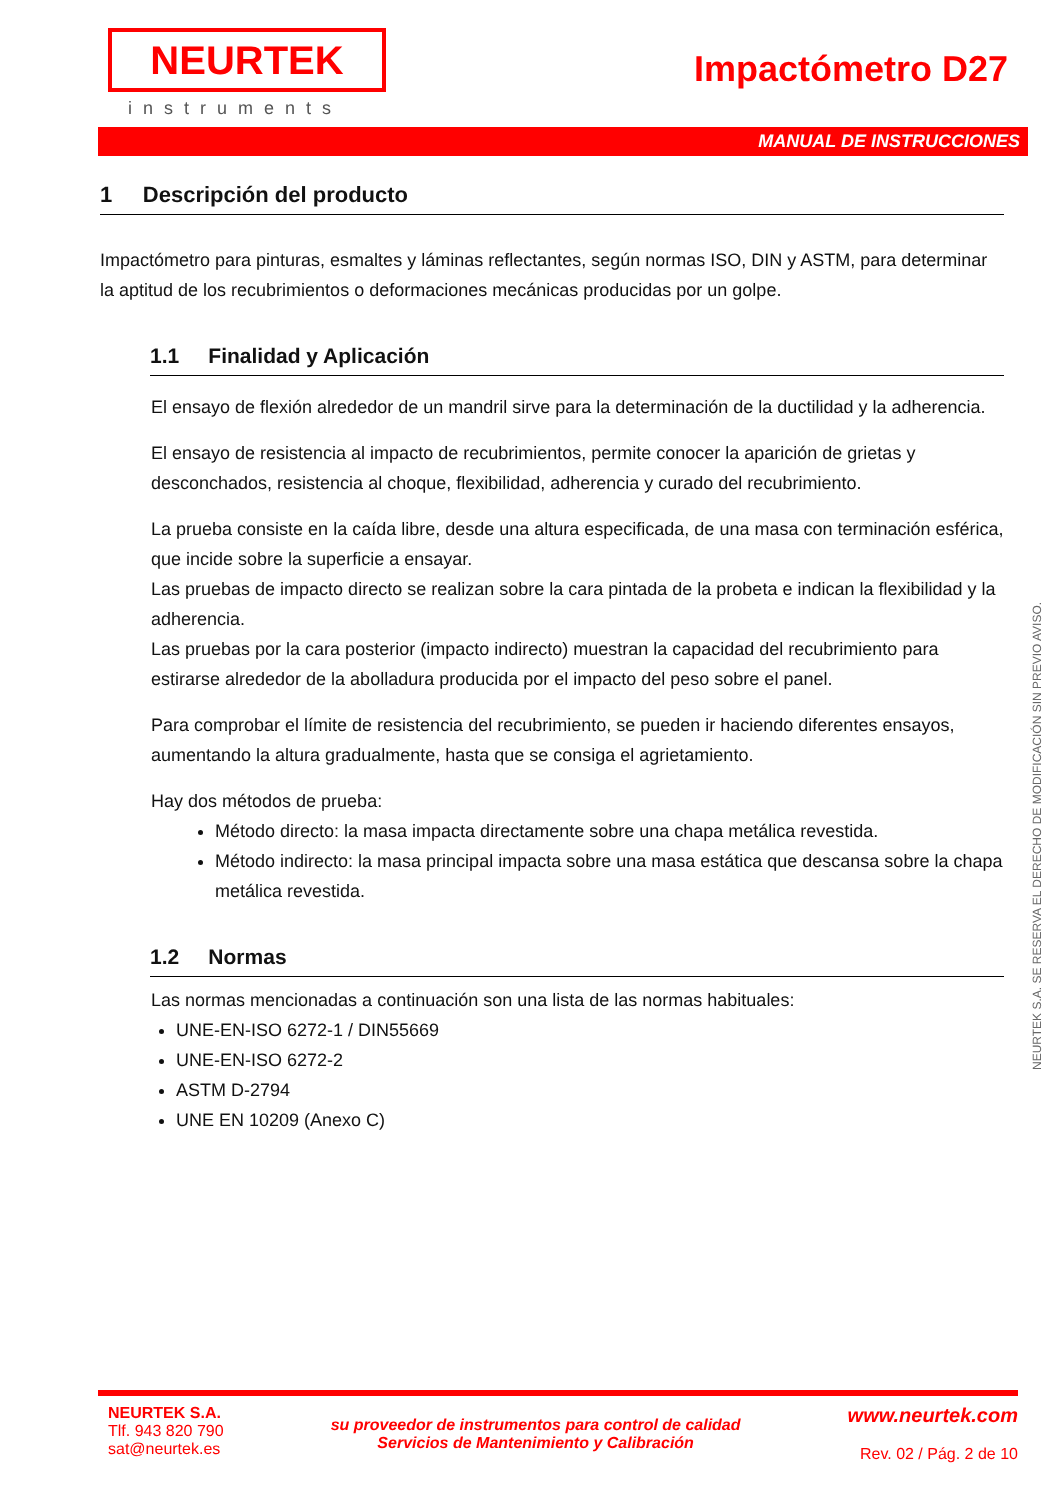NEURTEK
instruments
Impactómetro D27
MANUAL DE INSTRUCCIONES
1 Descripción del producto
Impactómetro para pinturas, esmaltes y láminas reflectantes, según normas ISO, DIN y ASTM, para determinar la aptitud de los recubrimientos o deformaciones mecánicas producidas por un golpe.
1.1 Finalidad y Aplicación
El ensayo de flexión alrededor de un mandril sirve para la determinación de la ductilidad y la adherencia.
El ensayo de resistencia al impacto de recubrimientos, permite conocer la aparición de grietas y desconchados, resistencia al choque, flexibilidad, adherencia y curado del recubrimiento.
La prueba consiste en la caída libre, desde una altura especificada, de una masa con terminación esférica, que incide sobre la superficie a ensayar.
Las pruebas de impacto directo se realizan sobre la cara pintada de la probeta e indican la flexibilidad y la adherencia.
Las pruebas por la cara posterior (impacto indirecto) muestran la capacidad del recubrimiento para estirarse alrededor de la abolladura producida por el impacto del peso sobre el panel.
Para comprobar el límite de resistencia del recubrimiento, se pueden ir haciendo diferentes ensayos, aumentando la altura gradualmente, hasta que se consiga el agrietamiento.
Hay dos métodos de prueba:
Método directo: la masa impacta directamente sobre una chapa metálica revestida.
Método indirecto: la masa principal impacta sobre una masa estática que descansa sobre la chapa metálica revestida.
1.2 Normas
Las normas mencionadas a continuación son una lista de las normas habituales:
UNE-EN-ISO 6272-1 / DIN55669
UNE-EN-ISO 6272-2
ASTM D-2794
UNE EN 10209 (Anexo C)
NEURTEK S.A. SE RESERVA EL DERECHO DE MODIFICACIÓN SIN PREVIO AVISO.
NEURTEK S.A.
Tlf. 943 820 790
sat@neurtek.es
su proveedor de instrumentos para control de calidad
Servicios de Mantenimiento y Calibración
www.neurtek.com
Rev. 02 / Pág. 2 de 10